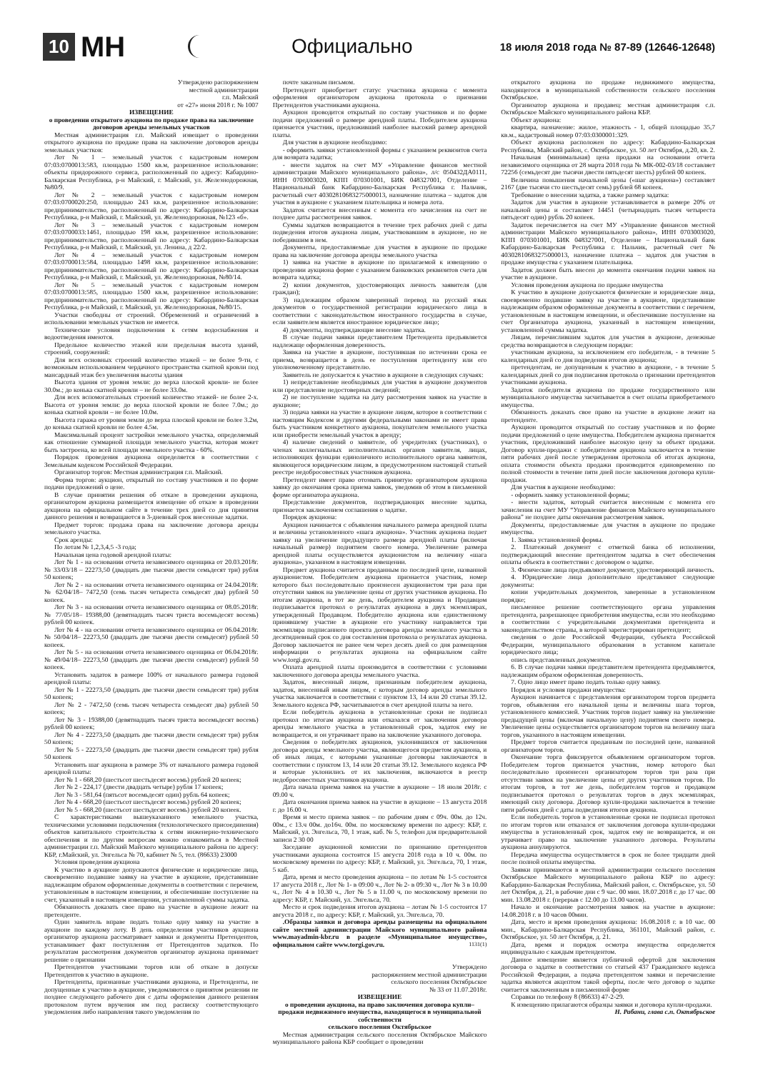10 MH Официально 18 июля 2018 года № 87-89 (12646-12648)
Утверждено распоряжением
местной администрации
г.п. Майский
от «27» июня 2018 г. № 1007
ИЗВЕЩЕНИЕ
о проведении открытого аукциона по продаже права на заключение договоров аренды земельных участков
Местная администрация г.п. Майский извещает о проведении открытого аукциона по продаже права на заключение договоров аренды земельных участков:
Лот № 1 – земельный участок с кадастровым номером 07:03:0700013:583, площадью 1500 кв.м, разрешенное использование: объекты придорожного сервиса, расположенный по адресу: Кабардино-Балкарская Республика, р-н Майский, г. Майский, ул. Железнодорожная, №80/9.
Лот № 2 – земельный участок с кадастровым номером 07:03:0700020:250, площадью 243 кв.м, разрешенное использование: предпринимательство, расположенный по адресу: Кабардино-Балкарская Республика, р-н Майский, г. Майский, ул. Железнодорожная, №123 «б».
Лот № 3 – земельный участок с кадастровым номером 07:03:0700033:1461, площадью 198 кв.м, разрешенное использование: предпринимательство, расположенный по адресу: Кабардино-Балкарская Республика, р-н Майский, г. Майский, ул. Ленина, д 22/2.
Лот № 4 – земельный участок с кадастровым номером 07:03:0700013:584, площадью 1498 кв.м, разрешенное использование: предпринимательство, расположенный по адресу: Кабардино-Балкарская Республика, р-н Майский, г. Майский, ул. Железнодорожная, №80/14.
Лот № 5 – земельный участок с кадастровым номером 07:03:0700013:585, площадью 1500 кв.м, разрешенное использование: предпринимательство, расположенный по адресу: Кабардино-Балкарская Республика, р-н Майский, г. Майский, ул. Железнодорожная, №80/15.
Участки свободны от строений. Обременений и ограничений в использовании земельных участков не имеется.
Технические условия подключения к сетям водоснабжения и водоотведения имеются.
Предельное количество этажей или предельная высота зданий, строений, сооружений:
Для всех основных строений количество этажей – не более 9-ти, с возможным использованием чердачного пространства скатной кровли под мансардный этаж без увеличения высоты здания
Высота здания от уровня земли: до верха плоской кровли- не более 30.0м.; до конька скатной кровли – не более 33.0м.
Для всех вспомогательных строений количество этажей- не более 2-х. Высота от уровня земли: до верха плоской кровли не более 7.0м.; до конька скатной кровли – не более 10.0м.
Высота гаража от уровня земли до верха плоской кровли не более 3.2м, до конька скатной кровли не более 4.5м.
Максимальный процент застройки земельного участка, определяемый как отношение суммарной площади земельного участка, которая может быть застроена, ко всей площади земельного участка - 60%.
Порядок проведения аукциона определяется в соответствии с Земельным кодексом Российской Федерации.
Организатор торгов: Местная администрация г.п. Майский.
Форма торгов: аукцион, открытый по составу участников и по форме подачи предложений о цене.
В случае принятии решения об отказе в проведении аукциона, организатором аукциона размещается извещение об отказе в проведении аукциона на официальном сайте в течение трех дней со дня принятия данного решения и возвращаются в 3-дневный срок внесенные задатки.
Предмет торгов: продажа права на заключение договора аренды земельного участка.
Срок аренды:
По лотам № 1,2,3,4,5 -3 года;
Начальная цена годовой арендной платы:
Лот № 1 - на основании отчета независимого оценщика от 20.03.2018г. № 33/03/18 – 22273,50 (двадцать две тысячи двести семьдесят три) рубля 50 копеек;
Лот № 2 - на основании отчета независимого оценщика от 24.04.2018г. № 62/04/18– 7472,50 (семь тысяч четыреста семьдесят два) рублей 50 копеек.
Лот № 3 - на основании отчета независимого оценщика от 08.05.2018г. № 77/05/18– 19388,00 (девятнадцать тысяч триста восемьдесят восемь) рублей 00 копеек.
Лот № 4 - на основании отчета независимого оценщика от 06.04.2018г. № 50/04/18– 22273,50 (двадцать две тысячи двести семьдесят) рублей 50 копеек.
Лот № 5 - на основании отчета независимого оценщика от 06.04.2018г. № 49/04/18– 22273,50 (двадцать две тысячи двести семьдесят) рублей 50 копеек.
Установить задаток в размере 100% от начального размера годовой арендной платы:
Лот № 1 - 22273,50 (двадцать две тысячи двести семьдесят три) рубля 50 копеек;
Лот № 2 - 7472,50 (семь тысяч четыреста семьдесят два) рублей 50 копеек;
Лот № 3 - 19388,00 (девятнадцать тысяч триста восемьдесят восемь) рублей 00 копеек;
Лот № 4 - 22273,50 (двадцать две тысячи двести семьдесят три) рубля 50 копеек;
Лот № 5 - 22273,50 (двадцать две тысячи двести семьдесят три) рубля 50 копеек
Установить шаг аукциона в размере 3% от начального размера годовой арендной платы:
Лот № 1 - 668,20 (шестьсот шестьдесят восемь) рублей 20 копеек;
Лот № 2 - 224,17 (двести двадцать четыре) рубля 17 копеек;
Лот № 3 - 581,64 (пятьсот восемьдесят один) рубль 64 копеек;
Лот № 4 - 668,20 (шестьсот шестьдесят восемь) рублей 20 копеек;
Лот № 5 - 668,20 (шестьсот шестьдесят восемь) рублей 20 копеек.
С характеристиками вышеуказанного земельного участка, техническими условиями подключения (технологического присоединения) объектов капитального строительства к сетям инженерно-технического обеспечения и по другим вопросам можно ознакомиться в Местной администрации г.п. Майский Майского муниципального района по адресу: КБР, г.Майский, ул. Энгельса № 70, кабинет № 5, тел. (86633) 23000
Условия проведения аукциона
К участию в аукционе допускаются физические и юридические лица, своевременно подавшие заявку на участие в аукционе, представившие надлежащим образом оформленные документы в соответствии с перечнем, установленным в настоящем извещении, и обеспечившие поступление на счет, указанный в настоящем извещении, установленной суммы задатка.
Обязанность доказать свое право на участие в аукционе лежит на претенденте.
Один заявитель вправе подать только одну заявку на участие в аукционе по каждому лоту. В день определения участников аукциона организатор аукциона рассматривает заявки и документы Претендентов, устанавливает факт поступления от Претендентов задатков. По результатам рассмотрения документов организатор аукциона принимает решение о признании
Претендентов участниками торгов или об отказе в допуске Претендентов к участию в аукционе.
Претенденты, признанные участниками аукциона, и Претенденты, не допущенные к участию в аукционе, уведомляются о принятом решении не позднее следующего рабочего дня с даты оформления данного решения протоколом путем вручения им под расписку соответствующего уведомления либо направления такого уведомления по
почте заказным письмом.
Претендент приобретает статус участника аукциона с момента оформления организатором аукциона протокола о признании Претендентов участниками аукциона.
Аукцион проводится открытый по составу участников и по форме подачи предложений о размере арендной платы. Победителем аукциона признается участник, предложивший наиболее высокий размер арендной платы.
Для участия в аукционе необходимо:
- оформить заявки установленной формы с указанием реквизитов счета для возврата задатка;
- внести задаток на счет МУ «Управление финансов местной администрации Майского муниципального района», л/с 050432ДА0111, ИНН 0703003020, КПП 070301001, БИК 048327001, Отделение – Национальный банк Кабардино-Балкарская Республика г. Нальчик, расчетный счет 40302810683275000013, назначение платежа – задаток для участия в аукционе с указанием плательщика и номера лота.
Задаток считается внесенным с момента его зачисления на счет не позднее даты рассмотрения заявок.
Суммы задатков возвращаются в течение трех рабочих дней с даты подведения итогов аукциона лицам, участвовавшим в аукционе, но не победившим в нем.
Документы, предоставляемые для участия в аукционе по продаже права на заключение договора аренды земельного участка
1) заявка на участие в аукционе по прилагаемой к извещению о проведении аукциона форме с указанием банковских реквизитов счета для возврата задатка;
2) копии документов, удостоверяющих личность заявителя (для граждан);
3) надлежащим образом заверенный перевод на русский язык документов о государственной регистрации юридического лица в соответствии с законодательством иностранного государства в случае, если заявителем является иностранное юридическое лицо;
4) документы, подтверждающие внесение задатка.
В случае подачи заявки представителем Претендента предъявляется надлежаще оформленная доверенность.
Заявка на участие в аукционе, поступившая по истечении срока ее приема, возвращается в день ее поступления претенденту или его уполномоченному представителю.
Заявитель не допускается к участию в аукционе в следующих случаях:
1) непредставление необходимых для участия в аукционе документов или представление недостоверных сведений;
2) не поступление задатка на дату рассмотрения заявок на участие в аукционе;
3) подача заявки на участие в аукционе лицом, которое в соответствии с настоящим Кодексом и другими федеральными законами не имеет права быть участником конкретного аукциона, покупателем земельного участка или приобрести земельный участок в аренду;
4) наличие сведений о заявителе, об учредителях (участниках), о членах коллегиальных исполнительных органов заявителя, лицах, исполняющих функции единоличного исполнительного органа заявителя, являющегося юридическим лицом, в предусмотренном настоящей статьей реестре недобросовестных участников аукциона.
Претендент имеет право отозвать принятую организатором аукциона заявку до окончания срока приема заявок, уведомив об этом в письменной форме организатора аукциона.
Представление документов, подтверждающих внесение задатка, признается заключением соглашения о задатке.
Порядок аукциона:
Аукцион начинается с объявления начального размера арендной платы и величины установленного «шага аукциона». Участник аукциона подает заявку на увеличение предыдущего размера арендной платы (включая начальный размер) поднятием своего номера. Увеличение размера арендной платы осуществляется аукционистом на величину «шага аукциона», указанном в настоящем извещении.
Предмет аукциона считается проданным по последней цене, названной аукционистом. Победителем аукциона признается участник, номер которого был последовательно произнесен аукционистом три раза при отсутствии заявок на увеличение цены от других участников аукциона. По итогам аукциона, в тот же день, победителем аукциона и Продавцом подписывается протокол о результатах аукциона в двух экземплярах, утвержденный Продавцом. Победителю аукциона или единственному принявшему участие в аукционе его участнику направляется три экземпляра подписанного проекта договора аренды земельного участка в десятидневный срок со дня составления протокола о результатах аукциона. Договор заключается не ранее чем через десять дней со дня размещения информации о результатах аукциона на официальном сайте www.torgi.gov.ru.
Оплата арендной платы производится в соответствии с условиями заключенного договора аренды земельного участка.
Задаток, внесенный лицом, признанным победителем аукциона, задаток, внесенный иным лицом, с которым договор аренды земельного участка заключается в соответствии с пунктом 13, 14 или 20 статьи 39.12. Земельного кодекса РФ, засчитываются в счет арендной платы за него.
Если победитель аукциона в установленные сроки не подписал протокол по итогам аукциона или отказался от заключения договора аренды земельного участка в установленный срок, задаток ему не возвращается, и он утрачивает право на заключение указанного договора.
Сведения о победителях аукционов, уклонившихся от заключения договора аренды земельного участка, являющегося предметом аукциона, и об иных лицах, с которыми указанные договоры заключаются в соответствии с пунктом 13, 14 или 20 статьи 39.12. Земельного кодекса РФ и которые уклонились от их заключения, включаются в реестр недобросовестных участников аукциона.
Дата начала приема заявок на участие в аукционе – 18 июля 2018г. с 09.00 ч.
Дата окончания приема заявок на участие в аукционе – 13 августа 2018 г. до 16.00 ч.
Время и место приема заявок – по рабочим дням с 09ч. 00м. до 12ч. 00м., с 13.ч 00м. до16ч. 00м. по московскому времени по адресу: КБР, г. Майский, ул. Энгельса, 70, 1 этаж, каб. № 5, телефон для предварительной записи 2 30 00
Заседание аукционной комиссии по признанию претендентов участниками аукциона состоится 15 августа 2018 года в 10 ч. 00м. по московскому времени по адресу: КБР, г. Майский, ул. Энгельса, 70, 1 этаж, 5 каб.
Дата, время и место проведения аукциона – по лотам № 1-5 состоится 17 августа 2018 г., Лот № 1- в 09:00 ч., Лот № 2- в 09:30 ч., Лот № 3 в 10.00 ч., Лот № 4 в 10.30 ч., Лот № 5 в 11.00 ч, по московскому времени по адресу: КБР, г. Майский, ул. Энгельса, 70.
Место и срок подведения итогов аукциона – лотам № 1-5 состоится 17 августа 2018 г., по адресу: КБР, г. Майский, ул. Энгельса, 70.
.Образцы заявки и договора аренды размещены на официальном сайте местной администрации Майского муниципального района www.mayadmin-kbr.ru в разделе «Муниципальное имущество», официальном сайте www.torgi.gov.ru. 1131(1)
Утверждено
распоряжением местной администрации
сельского поселения Октябрьское
№ 33 от 11.07.2018г.
ИЗВЕЩЕНИЕ
о проведении аукциона, на право заключения договора купли–продажи недвижимого имущества, находящегося в муниципальной собственности
сельского поселения Октябрьское
Местная администрация сельского поселения Октябрьское Майского муниципального района КБР сообщает о проведении
открытого аукциона по продаже недвижимого имущества, находящегося в муниципальной собственности сельского поселения Октябрьское.
Организатор аукциона и продавец: местная администрация с.п. Октябрьское Майского муниципального района КБР.
Объект аукциона:
квартира, назначение: жилое, этажность - 1, общей площадью 35,7 кв.м., кадастровый номер 07:03:0300001:329.
Объект аукциона расположен по адресу: Кабардино-Балкарская Республика, Майский район, с. Октябрьское, ул. 50 лет Октября, д.20, кв. 2.
Начальная (минимальная) цена продажи на основании отчета независимого оценщика от 28 марта 2018 года № МК-002-03/18 составляет 72256 (семьдесят две тысячи двести пятьдесят шесть) рублей 00 копеек.
Величина повышения начальной цены («шаг аукциона») составляет 2167 (две тысячи сто шестьдесят семь) рублей 68 копеек.
Требование о внесении задатка, а также размер задатка:
Задаток для участия в аукционе устанавливается в размере 20% от начальной цены и составляет 14451 (четырнадцать тысяч четыреста пятьдесят один) рубль 20 копеек.
Задаток перечисляется на счет МУ «Управление финансов местной администрации Майского муниципального района», ИНН 0703003020, КПП 070301001, БИК 048327001, Отделение – Национальный банк Кабардино-Балкарская Республика г. Нальчик, расчетный счет № 40302810683275000013, назначение платежа – задаток для участия в продаже имущества с указанием плательщика.
Задаток должен быть внесен до момента окончания подачи заявок на участие в аукционе.
Условия проведения аукциона по продаже имущества
К участию в аукционе допускаются физические и юридические лица, своевременно подавшие заявку на участие в аукционе, представившие надлежащим образом оформленные документы в соответствии с перечнем, установленным в настоящем извещении, и обеспечившие поступление на счет Организатора аукциона, указанный в настоящем извещении, установленной суммы задатка.
Лицам, перечислившим задаток для участия в аукционе, денежные средства возвращаются в следующем порядке:
участникам аукциона, за исключением его победителя, - в течение 5 календарных дней со дня подведения итогов аукциона;
претендентам, не допущенным к участию в аукционе, - в течение 5 календарных дней со дня подписания протокола о признании претендентов участниками аукциона.
Задаток победителя аукциона по продаже государственного или муниципального имущества засчитывается в счет оплаты приобретаемого имущества.
Обязанность доказать свое право на участие в аукционе лежит на претенденте.
Аукцион проводится открытый по составу участников и по форме подачи предложений о цене имущества. Победителем аукциона признается участник, предложивший наиболее высокую цену за объект продажи. Договор купли-продажи с победителем аукциона заключается в течение пяти рабочих дней после утверждения протокола об итогах аукциона, оплата стоимости объекта продажи производится единовременно по полной стоимости в течение пяти дней после заключения договора купли-продажи.
Для участия в аукционе необходимо:
- оформить заявку установленной формы;
- внести задаток, который считается внесенным с момента его зачисления на счет МУ “Управление финансов Майского муниципального района” не позднее даты окончания рассмотрения заявок.
Документы, предоставляемые для участия в аукционе по продаже имущества.
1. Заявка установленной формы.
2. Платежный документ с отметкой банка об исполнении, подтверждающий внесение претендентом задатка в счет обеспечения оплаты объекта в соответствии с договором о задатке.
3. Физические лица предъявляют документ, удостоверяющий личность.
4. Юридические лица дополнительно представляют следующие документы:
копии учредительных документов, заверенные в установленном порядке;
письменное решение соответствующего органа управления претендента, разрешающее приобретения имущества, если это необходимо в соответствии с учредительными документами претендента и законодательством страны, в которой зарегистрирован претендент;
сведения о доле Российской Федерации, субъекта Российской Федерации, муниципального образования в уставном капитале юридического лица;
опись представленных документов.
6. В случае подачи заявки представителем претендента предъявляется, надлежащим образом оформленная доверенность.
7. Одно лицо имеет право подать только одну заявку.
Порядок и условия продажи имущества:
Аукцион начинается с представления организатором торгов предмета торгов, объявления его начальной цены и величины шага торгов, установленного комиссией. Участник торгов подает заявку на увеличение предыдущей цены (включая начальную цену) поднятием своего номера. Увеличение цены осуществляется организатором торгов на величину шага торгов, указанного в настоящем извещении.
Предмет торгов считается проданным по последней цене, названной организатором торгов.
Окончание торга фиксируется объявлением организатором торгов. Победителем торгов признается участник, номер которого был последовательно произнесен организатором торгов три раза при отсутствии заявок на увеличение цены от других участников торгов. По итогам торгов, в тот же день, победителем торгов и продавцом подписывается протокол о результатах торгов в двух экземплярах, имеющий силу договора. Договор купли-продажи заключается в течение пяти рабочих дней с даты подведения итогов аукциона.
Если победитель торгов в установленные сроки не подписал протокол по итогам торгов или отказался от заключения договора купли-продажи имущества в установленный срок, задаток ему не возвращается, и он утрачивает право на заключение указанного договора. Результаты аукциона аннулируются.
Передача имущества осуществляется в срок не более тридцати дней после полной оплаты имущества.
Заявки принимаются в местной администрации сельского поселения Октябрьское Майского муниципального района КБР по адресу: Кабардино-Балкарская Республика, Майский район, с. Октябрьское, ул. 50 лет Октября, д. 21, в рабочие дни с 9 час. 00 мин. 18.07.2018 г. до 17 час. 00 мин. 13.08.2018 г. (перерыв с 12.00 до 13.00 часов).
Начало и окончание рассмотрения заявок на участие в аукционе: 14.08.2018 г. в 10 часов 00мин.
Дата, место и время проведения аукциона: 16.08.2018 г. в 10 час. 00 мин., Кабардино-Балкарская Республика, 361101, Майский район, с. Октябрьское, ул. 50 лет Октября, д. 21.
Дата, время и порядок осмотра имущества определяется индивидуально с каждым претендентом.
Данное извещение является публичной офертой для заключения договора о задатке в соответствии со статьей 437 Гражданского кодекса Российской Федерации, а подача претендентом заявки и перечисление задатка являются акцептом такой оферты, после чего договор о задатке считается заключенным в письменной форме
Справки по телефону 8 (86633) 47-2-29.
К извещению прилагаются образцы заявки и договора купли-продажи.
Н. Рабани, глава с.п. Октябрьское